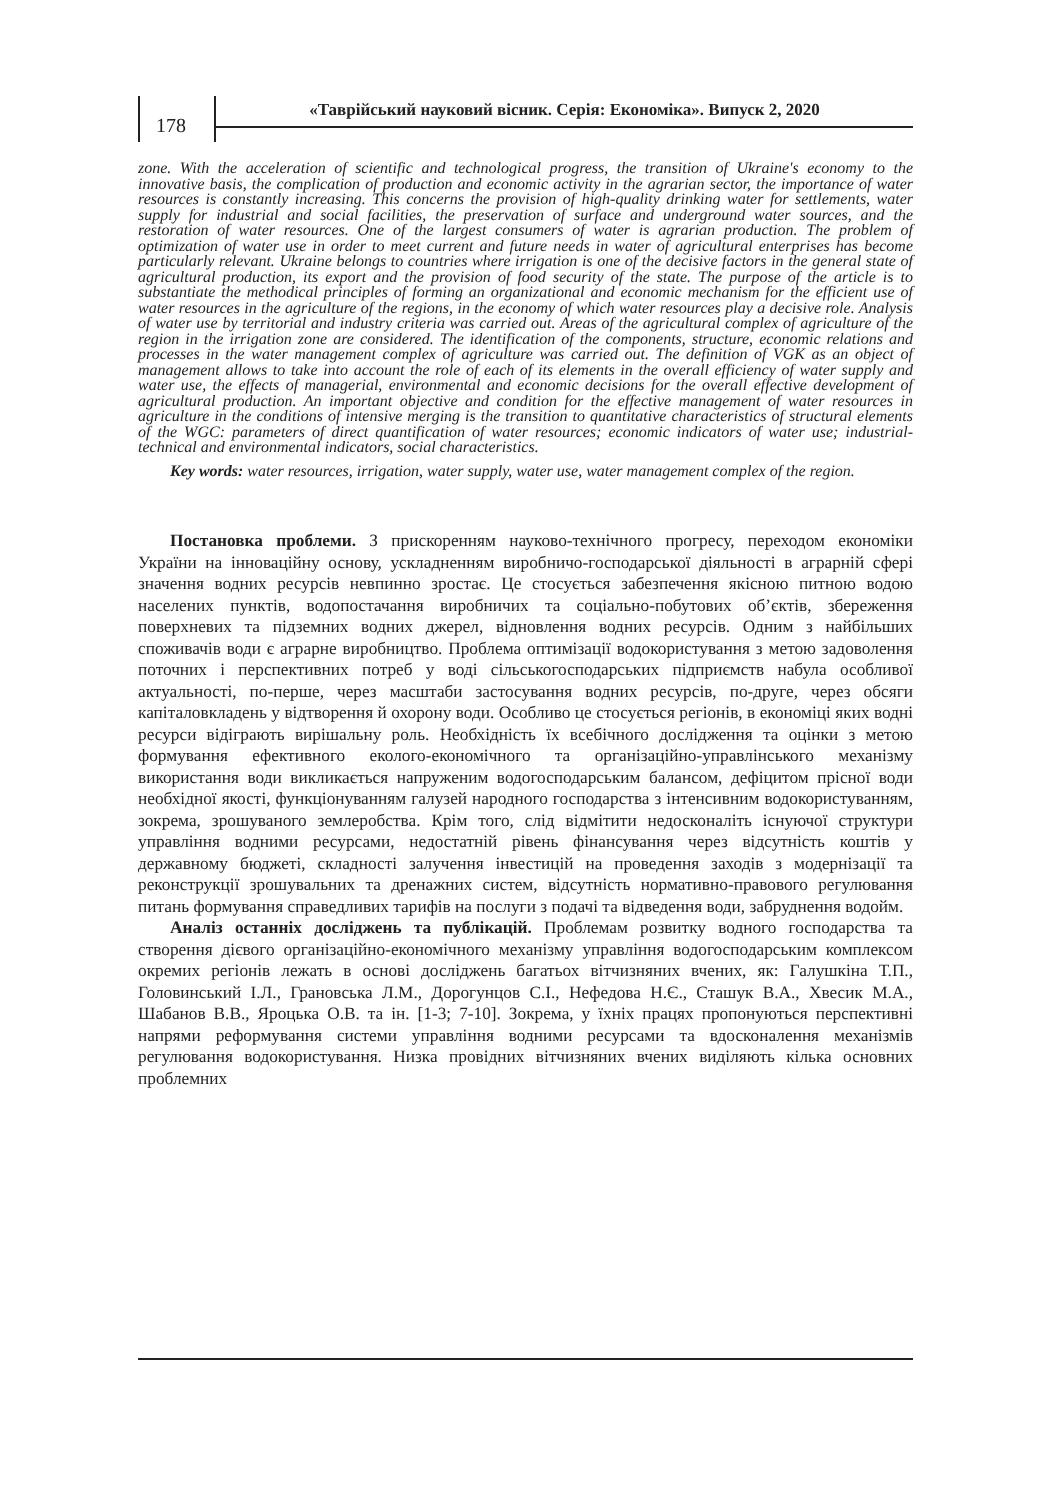178
«Таврійський науковий вісник. Серія: Економіка». Випуск 2, 2020
zone. With the acceleration of scientific and technological progress, the transition of Ukraine's economy to the innovative basis, the complication of production and economic activity in the agrarian sector, the importance of water resources is constantly increasing. This concerns the provision of high-quality drinking water for settlements, water supply for industrial and social facilities, the preservation of surface and underground water sources, and the restoration of water resources. One of the largest consumers of water is agrarian production. The problem of optimization of water use in order to meet current and future needs in water of agricultural enterprises has become particularly relevant. Ukraine belongs to countries where irrigation is one of the decisive factors in the general state of agricultural production, its export and the provision of food security of the state. The purpose of the article is to substantiate the methodical principles of forming an organizational and economic mechanism for the efficient use of water resources in the agriculture of the regions, in the economy of which water resources play a decisive role. Analysis of water use by territorial and industry criteria was carried out. Areas of the agricultural complex of agriculture of the region in the irrigation zone are considered. The identification of the components, structure, economic relations and processes in the water management complex of agriculture was carried out. The definition of VGK as an object of management allows to take into account the role of each of its elements in the overall efficiency of water supply and water use, the effects of managerial, environmental and economic decisions for the overall effective development of agricultural production. An important objective and condition for the effective management of water resources in agriculture in the conditions of intensive merging is the transition to quantitative characteristics of structural elements of the WGC: parameters of direct quantification of water resources; economic indicators of water use; industrial-technical and environmental indicators, social characteristics.
Key words: water resources, irrigation, water supply, water use, water management complex of the region.
Постановка проблеми. З прискоренням науково-технічного прогресу, переходом економіки України на інноваційну основу, ускладненням виробничо-господарської діяльності в аграрній сфері значення водних ресурсів невпинно зростає. Це стосується забезпечення якісною питною водою населених пунктів, водопостачання виробничих та соціально-побутових об’єктів, збереження поверхневих та підземних водних джерел, відновлення водних ресурсів. Одним з найбільших споживачів води є аграрне виробництво. Проблема оптимізації водокористування з метою задоволення поточних і перспективних потреб у воді сільськогосподарських підприємств набула особливої актуальності, по-перше, через масштаби застосування водних ресурсів, по-друге, через обсяги капіталовкладень у відтворення й охорону води. Особливо це стосується регіонів, в економіці яких водні ресурси відіграють вирішальну роль. Необхідність їх всебічного дослідження та оцінки з метою формування ефективного еколого-економічного та організаційно-управлінського механізму використання води викликається напруженим водогосподарським балансом, дефіцитом прісної води необхідної якості, функціонуванням галузей народного господарства з інтенсивним водокористуванням, зокрема, зрошуваного землеробства. Крім того, слід відмітити недосконаліть існуючої структури управління водними ресурсами, недостатній рівень фінансування через відсутність коштів у державному бюджеті, складності залучення інвестицій на проведення заходів з модернізації та реконструкції зрошувальних та дренажних систем, відсутність нормативно-правового регулювання питань формування справедливих тарифів на послуги з подачі та відведення води, забруднення водойм.
Аналіз останніх досліджень та публікацій. Проблемам розвитку водного господарства та створення дієвого організаційно-економічного механізму управління водогосподарським комплексом окремих регіонів лежать в основі досліджень багатьох вітчизняних вчених, як: Галушкіна Т.П., Головинський І.Л., Грановська Л.М., Дорогунцов С.І., Нефедова Н.Є., Сташук В.А., Хвесик М.А., Шабанов В.В., Яроцька О.В. та ін. [1-3; 7-10]. Зокрема, у їхніх працях пропонуються перспективні напрями реформування системи управління водними ресурсами та вдосконалення механізмів регулювання водокористування. Низка провідних вітчизняних вчених виділяють кілька основних проблемних